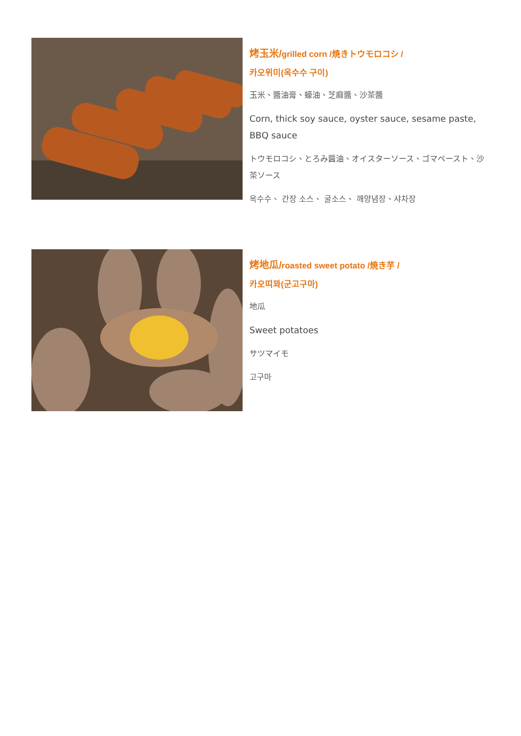烤玉米/grilled corn /焼きトウモロコシ /
카오위미(옥수수 구이)
玉米、醬油膏、蠔油、芝麻醬、沙茶醬
Corn, thick soy sauce, oyster sauce, sesame paste, BBQ sauce
トウモロコシ、とろみ醤油、オイスターソース、ゴマペースト、沙茶ソース
옥수수、 간장 소스、 굴소스、 깨양념장、샤차장
烤地瓜/roasted sweet potato /焼き芋 /
카오띠꽈(군고구마)
地瓜
Sweet potatoes
サツマイモ
고구마